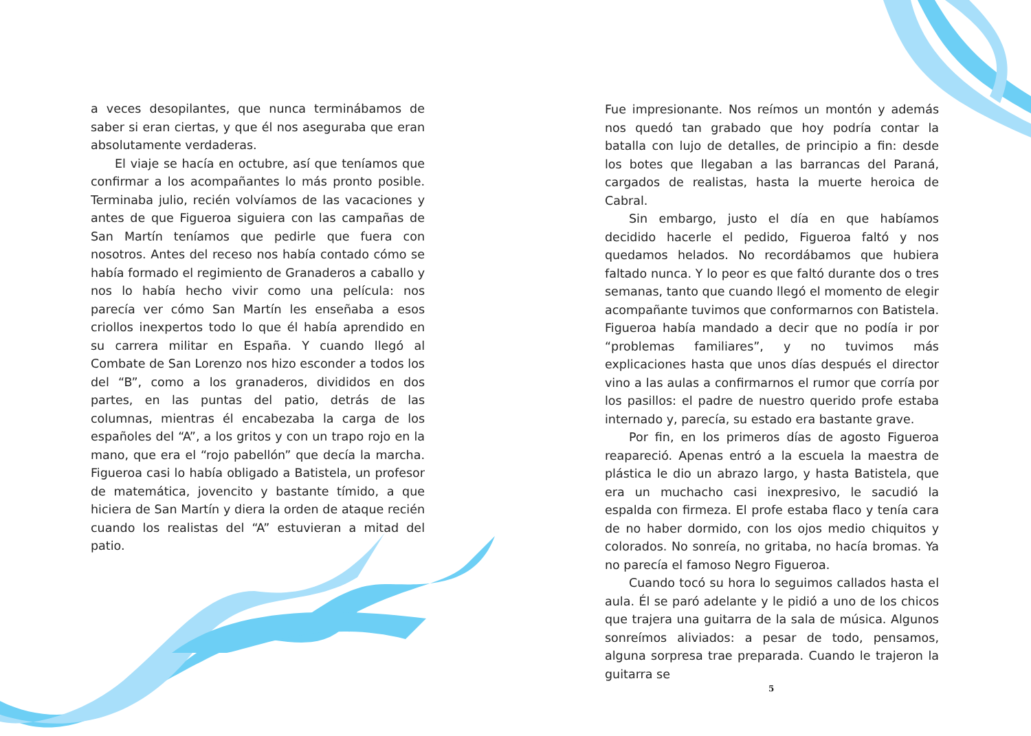a veces desopilantes, que nunca terminábamos de saber si eran ciertas, y que él nos aseguraba que eran absolutamente verdaderas.
El viaje se hacía en octubre, así que teníamos que confirmar a los acompañantes lo más pronto posible. Terminaba julio, recién volvíamos de las vacaciones y antes de que Figueroa siguiera con las campañas de San Martín teníamos que pedirle que fuera con nosotros. Antes del receso nos había contado cómo se había formado el regimiento de Granaderos a caballo y nos lo había hecho vivir como una película: nos parecía ver cómo San Martín les enseñaba a esos criollos inexpertos todo lo que él había aprendido en su carrera militar en España. Y cuando llegó al Combate de San Lorenzo nos hizo esconder a todos los del “B”, como a los granaderos, divididos en dos partes, en las puntas del patio, detrás de las columnas, mientras él encabezaba la carga de los españoles del “A”, a los gritos y con un trapo rojo en la mano, que era el “rojo pabellón” que decía la marcha. Figueroa casi lo había obligado a Batistela, un profesor de matemática, jovencito y bastante tímido, a que hiciera de San Martín y diera la orden de ataque recién cuando los realistas del “A” estuvieran a mitad del patio.
Fue impresionante. Nos reímos un montón y además nos quedó tan grabado que hoy podría contar la batalla con lujo de detalles, de principio a fin: desde los botes que llegaban a las barrancas del Paraná, cargados de realistas, hasta la muerte heroica de Cabral.
Sin embargo, justo el día en que habíamos decidido hacerle el pedido, Figueroa faltó y nos quedamos helados. No recordábamos que hubiera faltado nunca. Y lo peor es que faltó durante dos o tres semanas, tanto que cuando llegó el momento de elegir acompañante tuvimos que conformarnos con Batistela. Figueroa había mandado a decir que no podía ir por “problemas familiares”, y no tuvimos más explicaciones hasta que unos días después el director vino a las aulas a confirmarnos el rumor que corría por los pasillos: el padre de nuestro querido profe estaba internado y, parecía, su estado era bastante grave.
Por fin, en los primeros días de agosto Figueroa reapareció. Apenas entró a la escuela la maestra de plástica le dio un abrazo largo, y hasta Batistela, que era un muchacho casi inexpresivo, le sacudió la espalda con firmeza. El profe estaba flaco y tenía cara de no haber dormido, con los ojos medio chiquitos y colorados. No sonreía, no gritaba, no hacía bromas. Ya no parecía el famoso Negro Figueroa.
Cuando tocó su hora lo seguimos callados hasta el aula. Él se paró adelante y le pidió a uno de los chicos que trajera una guitarra de la sala de música. Algunos sonreímos aliviados: a pesar de todo, pensamos, alguna sorpresa trae preparada. Cuando le trajeron la guitarra se
5